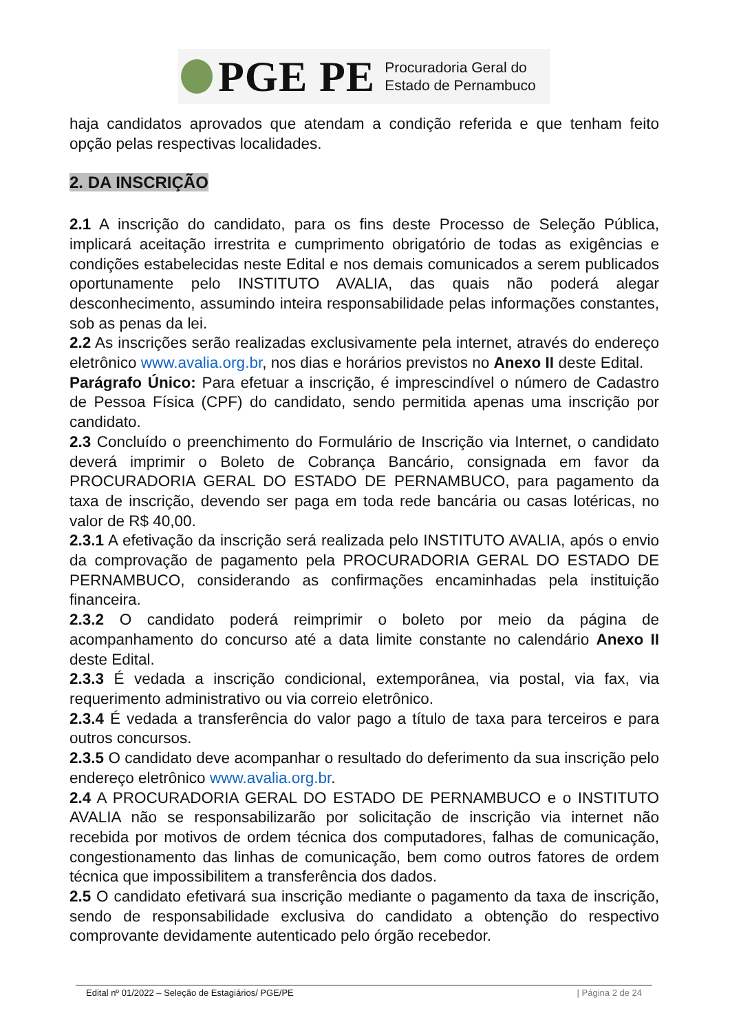PGE PE
Procuradoria Geral do
Estado de Pernambuco
haja candidatos aprovados que atendam a condição referida e que tenham feito opção pelas respectivas localidades.
2. DA INSCRIÇÃO
2.1 A inscrição do candidato, para os fins deste Processo de Seleção Pública, implicará aceitação irrestrita e cumprimento obrigatório de todas as exigências e condições estabelecidas neste Edital e nos demais comunicados a serem publicados oportunamente pelo INSTITUTO AVALIA, das quais não poderá alegar desconhecimento, assumindo inteira responsabilidade pelas informações constantes, sob as penas da lei.
2.2 As inscrições serão realizadas exclusivamente pela internet, através do endereço eletrônico www.avalia.org.br, nos dias e horários previstos no Anexo II deste Edital.
Parágrafo Único: Para efetuar a inscrição, é imprescindível o número de Cadastro de Pessoa Física (CPF) do candidato, sendo permitida apenas uma inscrição por candidato.
2.3 Concluído o preenchimento do Formulário de Inscrição via Internet, o candidato deverá imprimir o Boleto de Cobrança Bancário, consignada em favor da PROCURADORIA GERAL DO ESTADO DE PERNAMBUCO, para pagamento da taxa de inscrição, devendo ser paga em toda rede bancária ou casas lotéricas, no valor de R$ 40,00.
2.3.1 A efetivação da inscrição será realizada pelo INSTITUTO AVALIA, após o envio da comprovação de pagamento pela PROCURADORIA GERAL DO ESTADO DE PERNAMBUCO, considerando as confirmações encaminhadas pela instituição financeira.
2.3.2 O candidato poderá reimprimir o boleto por meio da página de acompanhamento do concurso até a data limite constante no calendário Anexo II deste Edital.
2.3.3 É vedada a inscrição condicional, extemporânea, via postal, via fax, via requerimento administrativo ou via correio eletrônico.
2.3.4 É vedada a transferência do valor pago a título de taxa para terceiros e para outros concursos.
2.3.5 O candidato deve acompanhar o resultado do deferimento da sua inscrição pelo endereço eletrônico www.avalia.org.br.
2.4 A PROCURADORIA GERAL DO ESTADO DE PERNAMBUCO e o INSTITUTO AVALIA não se responsabilizarão por solicitação de inscrição via internet não recebida por motivos de ordem técnica dos computadores, falhas de comunicação, congestionamento das linhas de comunicação, bem como outros fatores de ordem técnica que impossibilitem a transferência dos dados.
2.5 O candidato efetivará sua inscrição mediante o pagamento da taxa de inscrição, sendo de responsabilidade exclusiva do candidato a obtenção do respectivo comprovante devidamente autenticado pelo órgão recebedor.
Edital nº 01/2022 – Seleção de Estagiários/ PGE/PE | Página 2 de 24